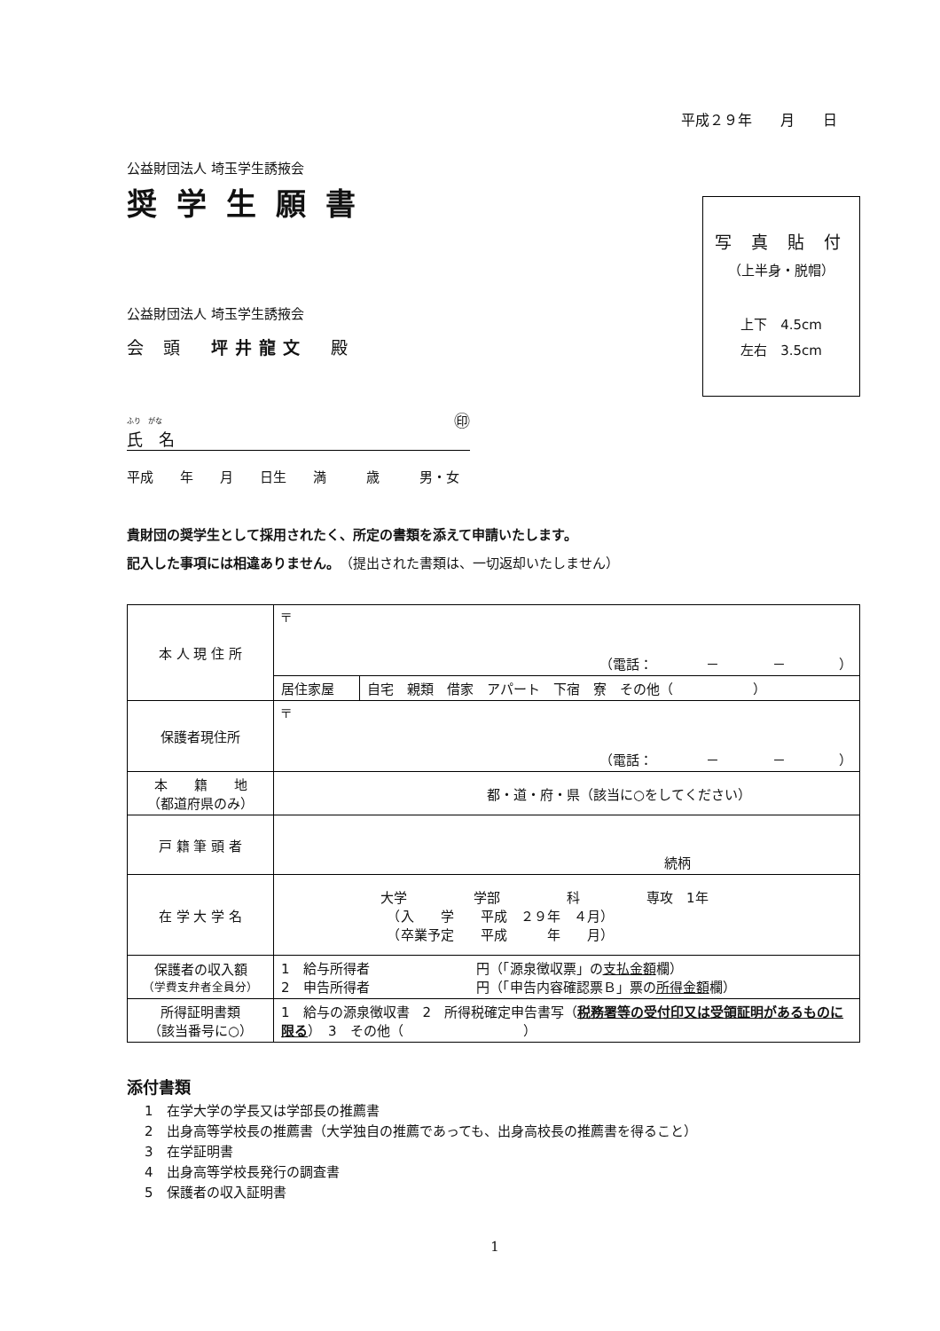平成２９年　　月　　日
写 真 貼 付
（上半身・脱帽）
上下　4.5cm
左右　3.5cm
公益財団法人 埼玉学生誘掖会
奨学生願書
公益財団法人 埼玉学生誘掖会
会 頭　坪井龍文　殿
ふり　がな
氏　名 ㊞
平成　　年　　月　　日生　　満　　　歳　　　男・女
貴財団の奨学生として採用されたく、所定の書類を添えて申請いたします。
記入した事項には相違ありません。（提出された書類は、一切返却いたしません）
| 本 人 現 住 所 | 〒 （電話： － － ） | |
| | 居住家屋 | 自宅 親類 借家 アパート 下宿 寮 その他（ ） |
| 保護者現住所 | 〒 （電話： － － ） | |
| 本 籍 地 （都道府県のみ） | 都・道・府・県（該当に○をしてください） | |
| 戸 籍 筆 頭 者 | 続柄 | |
| 在 学 大 学 名 | 大学 学部 科 専攻 1年 （入 学 平成 ２９年 ４月） （卒業予定 平成 年 月） | |
| 保護者の収入額 （学費支弁者全員分） | 1 給与所得者 円（「源泉徴収票」の 支払金額 欄） 2 申告所得者 円（「申告内容確認票Ｂ」票の 所得金額 欄） | |
| 所得証明書類 （該当番号に○） | 1 給与の源泉徴収書 2 所得税確定申告書写（ 税務署等の受付印又は受領証明があるものに限る ） 3 その他（ ） | |
添付書類
1　在学大学の学長又は学部長の推薦書
2　出身高等学校長の推薦書（大学独自の推薦であっても、出身高校長の推薦書を得ること）
3　在学証明書
4　出身高等学校長発行の調査書
5　保護者の収入証明書
1